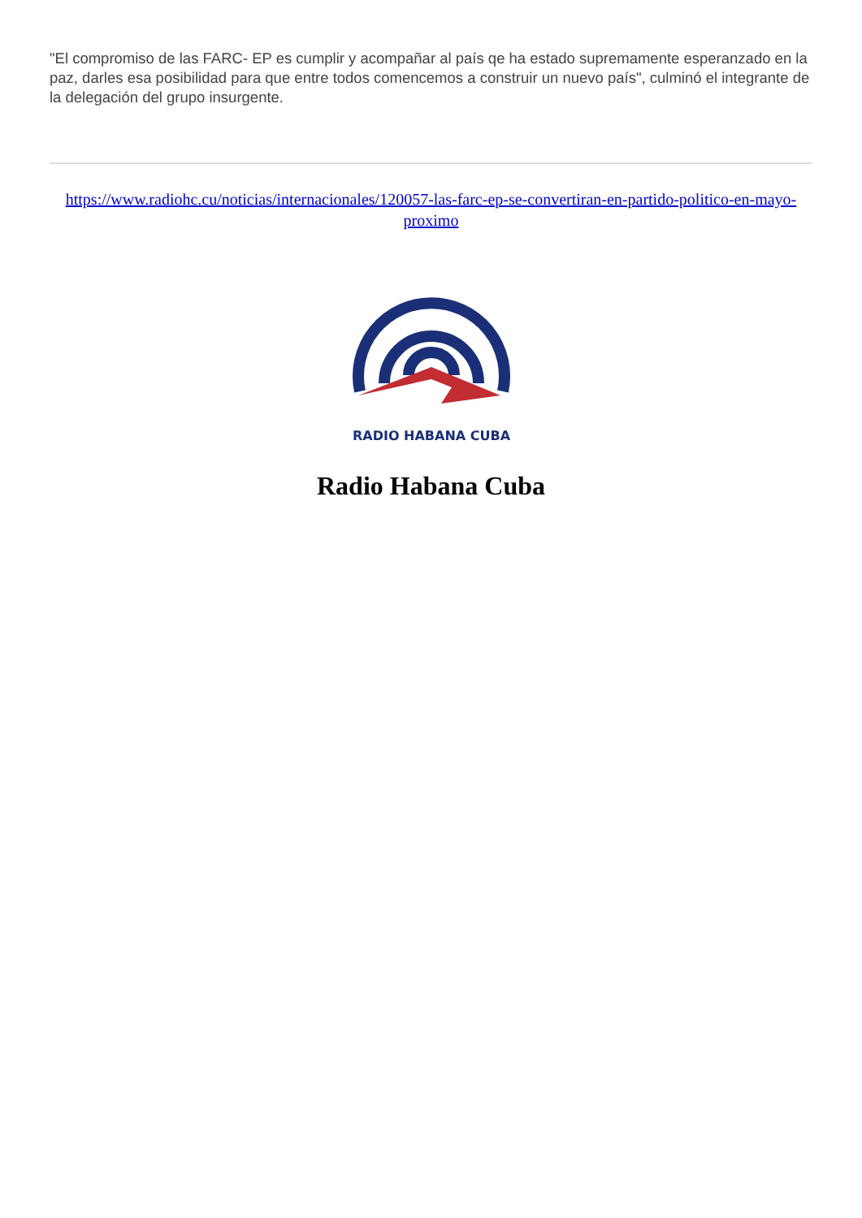"El compromiso de las FARC- EP es cumplir y acompañar al país qe ha estado supremamente esperanzado en la paz, darles esa posibilidad para que entre todos comencemos a construir un nuevo país", culminó el integrante de la delegación del grupo insurgente.
https://www.radiohc.cu/noticias/internacionales/120057-las-farc-ep-se-convertiran-en-partido-politico-en-mayo-proximo
RADIO HABANA CUBA
Radio Habana Cuba